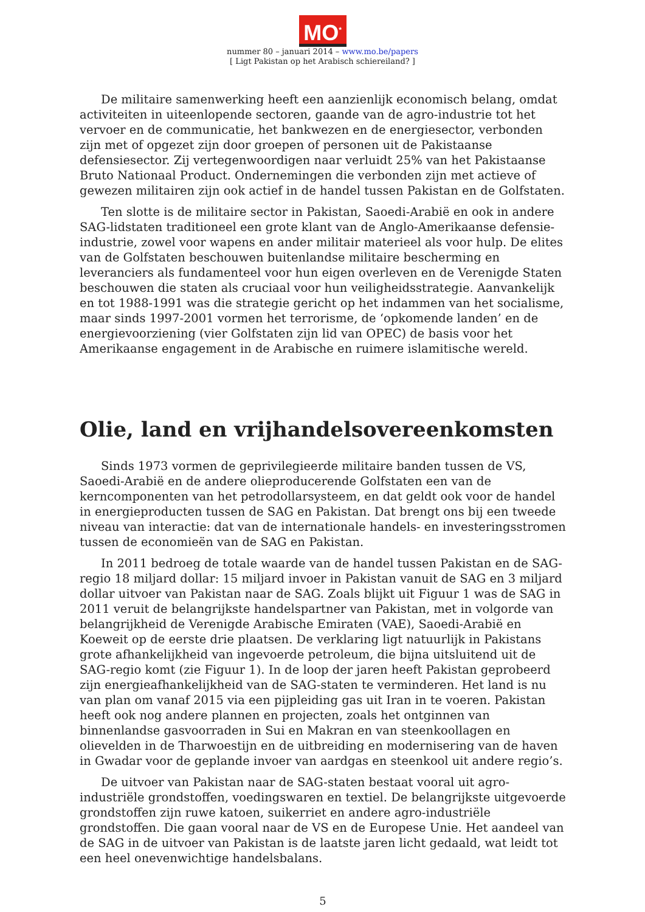MO<sup>*</sup>
nummer 80 – januari 2014 – www.mo.be/papers
[ Ligt Pakistan op het Arabisch schiereiland? ]
De militaire samenwerking heeft een aanzienlijk economisch belang, omdat activiteiten in uiteenlopende sectoren, gaande van de agro-industrie tot het vervoer en de communicatie, het bankwezen en de energiesector, verbonden zijn met of opgezet zijn door groepen of personen uit de Pakistaanse defensiesector. Zij vertegenwoordigen naar verluidt 25% van het Pakistaanse Bruto Nationaal Product. Ondernemingen die verbonden zijn met actieve of gewezen militairen zijn ook actief in de handel tussen Pakistan en de Golfstaten.
Ten slotte is de militaire sector in Pakistan, Saoedi-Arabië en ook in andere SAG-lidstaten traditioneel een grote klant van de Anglo-Amerikaanse defensie-industrie, zowel voor wapens en ander militair materieel als voor hulp. De elites van de Golfstaten beschouwen buitenlandse militaire bescherming en leveranciers als fundamenteel voor hun eigen overleven en de Verenigde Staten beschouwen die staten als cruciaal voor hun veiligheidsstrategie. Aanvankelijk en tot 1988-1991 was die strategie gericht op het indammen van het socialisme, maar sinds 1997-2001 vormen het terrorisme, de ‘opkomende landen’ en de energievoorziening (vier Golfstaten zijn lid van OPEC) de basis voor het Amerikaanse engagement in de Arabische en ruimere islamitische wereld.
Olie, land en vrijhandelsovereenkomsten
Sinds 1973 vormen de geprivilegieerde militaire banden tussen de VS, Saoedi-Arabië en de andere olieproducerende Golfstaten een van de kerncomponenten van het petrodollarsysteem, en dat geldt ook voor de handel in energieproducten tussen de SAG en Pakistan. Dat brengt ons bij een tweede niveau van interactie: dat van de internationale handels- en investeringsstromen tussen de economieën van de SAG en Pakistan.
In 2011 bedroeg de totale waarde van de handel tussen Pakistan en de SAG-regio 18 miljard dollar: 15 miljard invoer in Pakistan vanuit de SAG en 3 miljard dollar uitvoer van Pakistan naar de SAG. Zoals blijkt uit Figuur 1 was de SAG in 2011 veruit de belangrijkste handelspartner van Pakistan, met in volgorde van belangrijkheid de Verenigde Arabische Emiraten (VAE), Saoedi-Arabië en Koeweit op de eerste drie plaatsen. De verklaring ligt natuurlijk in Pakistans grote afhankelijkheid van ingevoerde petroleum, die bijna uitsluitend uit de SAG-regio komt (zie Figuur 1). In de loop der jaren heeft Pakistan geprobeerd zijn energieafhankelijkheid van de SAG-staten te verminderen. Het land is nu van plan om vanaf 2015 via een pijpleiding gas uit Iran in te voeren. Pakistan heeft ook nog andere plannen en projecten, zoals het ontginnen van binnenlandse gasvoorraden in Sui en Makran en van steenkoollagen en olievelden in de Tharwoestijn en de uitbreiding en modernisering van de haven in Gwadar voor de geplande invoer van aardgas en steenkool uit andere regio’s.
De uitvoer van Pakistan naar de SAG-staten bestaat vooral uit agro-industriële grondstoffen, voedingswaren en textiel. De belangrijkste uitgevoerde grondstoffen zijn ruwe katoen, suikerriet en andere agro-industriële grondstoffen. Die gaan vooral naar de VS en de Europese Unie. Het aandeel van de SAG in de uitvoer van Pakistan is de laatste jaren licht gedaald, wat leidt tot een heel onevenwichtige handelsbalans.
5